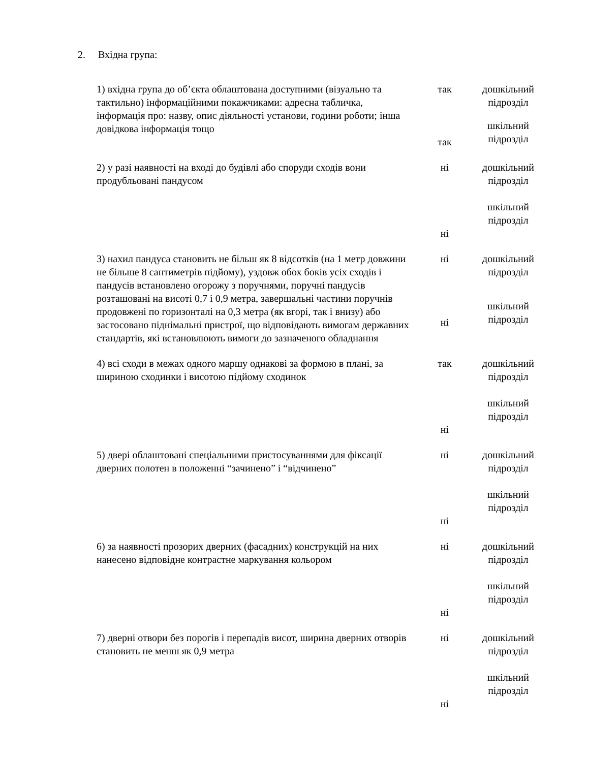2. Вхідна група:
| 1) вхідна група до об’єкта облаштована доступними (візуально та тактильно) інформаційними покажчиками: адресна табличка, інформація про: назву, опис діяльності установи, години роботи; інша довідкова інформація тощо | так | дошкільний підрозділ |
| | так | шкільний підрозділ |
| 2) у разі наявності на вході до будівлі або споруди сходів вони продубльовані пандусом | ні | дошкільний підрозділ |
| | ні | шкільний підрозділ |
| 3) нахил пандуса становить не більш як 8 відсотків (на 1 метр довжини не більше 8 сантиметрів підйому), уздовж обох боків усіх сходів і пандусів встановлено огорожу з поручнями, поручні пандусів розташовані на висоті 0,7 і 0,9 метра, завершальні частини поручнів продовжені по горизонталі на 0,3 метра (як вгорі, так і внизу) або застосовано піднімальні пристрої, що відповідають вимогам державних стандартів, які встановлюють вимоги до зазначеного обладнання | ні | дошкільний підрозділ |
| | ні | шкільний підрозділ |
| 4) всі сходи в межах одного маршу однакові за формою в плані, за шириною сходинки і висотою підйому сходинок | так | дошкільний підрозділ |
| | ні | шкільний підрозділ |
| 5) двері облаштовані спеціальними пристосуваннями для фіксації дверних полотен в положенні “зачинено” і “відчинено” | ні | дошкільний підрозділ |
| | ні | шкільний підрозділ |
| 6) за наявності прозорих дверних (фасадних) конструкцій на них нанесено відповідне контрастне маркування кольором | ні | дошкільний підрозділ |
| | ні | шкільний підрозділ |
| 7) дверні отвори без порогів і перепадів висот, ширина дверних отворів становить не менш як 0,9 метра | ні | дошкільний підрозділ |
| | ні | шкільний підрозділ |